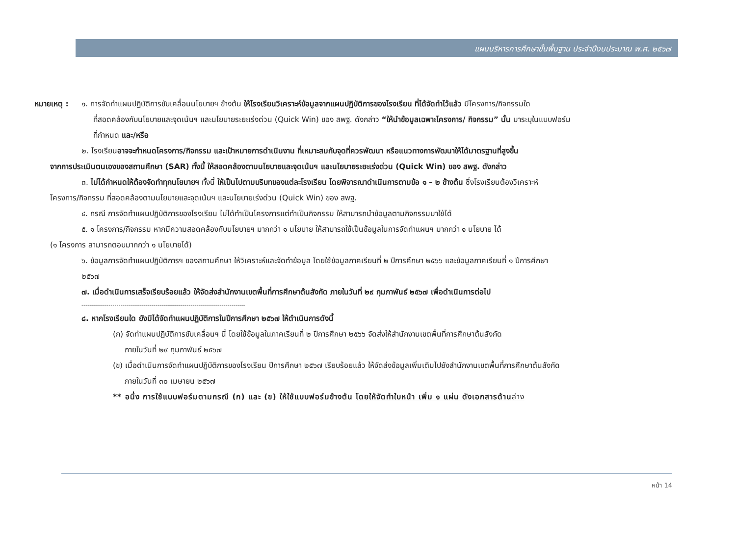แผนบริหารการศึกษาขั้นพื้นฐาน ประจำปีงบประมาณ พ.ศ. ๒๕๖๗
หมายเหตุ : ๑. การจัดทำแผนปฏิบัติการขับเคลื่อนนโยบายฯ ข้างต้น ให้โรงเรียนวิเคราะห์ข้อมูลจากแผนปฏิบัติการของโรงเรียน ที่ได้จัดทำไว้แล้ว มีโครงการ/กิจกรรมใด
ที่สอดคล้องกับนโยบายและจุดเน้นฯ และนโยบายระยะเร่งด่วน (Quick Win) ของ สพฐ. ดังกล่าว “ให้นำข้อมูลเฉพาะโครงการ/ กิจกรรม” นั้น มาระบุในแบบฟอร์ม
ที่กำหนด และ/หรือ
๒. โรงเรียนอาจจะกำหนดโครงการ/กิจกรรม และเป้าหมายการดำเนินงาน ที่เหมาะสมกับจุดที่ควรพัฒนา หรือแนวทางการพัฒนาให้ได้มาตรฐานที่สูงขึ้น
จากการประเมินตนเองของสถานศึกษา (SAR) ทั้งนี้ ให้สอดคล้องตามนโยบายและจุดเน้นฯ และนโยบายระยะเร่งด่วน (Quick Win) ของ สพฐ. ดังกล่าว
๓. ไม่ได้กำหนดให้ต้องจัดทำทุกนโยบายฯ ทั้งนี้ ให้เป็นไปตามบริบทของแต่ละโรงเรียน โดยพิจารณาดำเนินการตามข้อ ๑ – ๒ ข้างต้น ซึ่งโรงเรียนต้องวิเคราะห์
โครงการ/กิจกรรม ที่สอดคล้องตามนโยบายและจุดเน้นฯ และนโยบายเร่งด่วน (Quick Win) ของ สพฐ.
๔. กรณี การจัดทำแผนปฏิบัติการของโรงเรียน ไม่ได้ทำเป็นโครงการแต่ทำเป็นกิจกรรม ให้สามารถนำข้อมูลตามกิจกรรมมาใช้ได้
๕. ๑ โครงการ/กิจกรรม หากมีความสอดคล้องกับนโยบายฯ มากกว่า ๑ นโยบาย ให้สามารถใช้เป็นข้อมูลในการจัดทำแผนฯ มากกว่า ๑ นโยบาย ได้
(๑ โครงการ สามารถตอบมากกว่า ๑ นโยบายได้)
๖. ข้อมูลการจัดทำแผนปฏิบัติการฯ ของสถานศึกษา ให้วิเคราะห์และจัดทำข้อมูล โดยใช้ข้อมูลภาคเรียนที่ ๒ ปีการศึกษา ๒๕๖๖ และข้อมูลภาคเรียนที่ ๑ ปีการศึกษา
๒๕๖๗
๗. เมื่อดำเนินการเสร็จเรียบร้อยแล้ว ให้จัดส่งสำนักงานเขตพื้นที่การศึกษาต้นสังกัด ภายในวันที่ ๒๙ กุมภาพันธ์ ๒๕๖๗ เพื่อดำเนินการต่อไป
------------------------------------------------------------------------------------
๘. หากโรงเรียนใด ยังมิได้จัดทำแผนปฏิบัติการในปีการศึกษา ๒๕๖๗ ให้ดำเนินการดังนี้
(ก) จัดทำแผนปฏิบัติการขับเคลื่อนฯ นี้ โดยใช้ข้อมูลในภาคเรียนที่ ๒ ปีการศึกษา ๒๕๖๖ จัดส่งให้สำนักงานเขตพื้นที่การศึกษาต้นสังกัด
ภายในวันที่ ๒๙ กุมภาพันธ์ ๒๕๖๗
(ข) เมื่อดำเนินการจัดทำแผนปฏิบัติการของโรงเรียน ปีการศึกษา ๒๕๖๗ เรียบร้อยแล้ว ให้จัดส่งข้อมูลเพิ่มเติมไปยังสำนักงานเขตพื้นที่การศึกษาต้นสังกัด
ภายในวันที่ ๓๐ เมษายน ๒๕๖๗
** อนึ่ง การใช้แบบฟอร์มตามกรณี (ก) และ (ข) ให้ใช้แบบฟอร์มข้างต้น โดยให้จัดทำใบหน้า เพิ่ม ๑ แผ่น ดังเอกสารด้านล่าง
หน้า 14